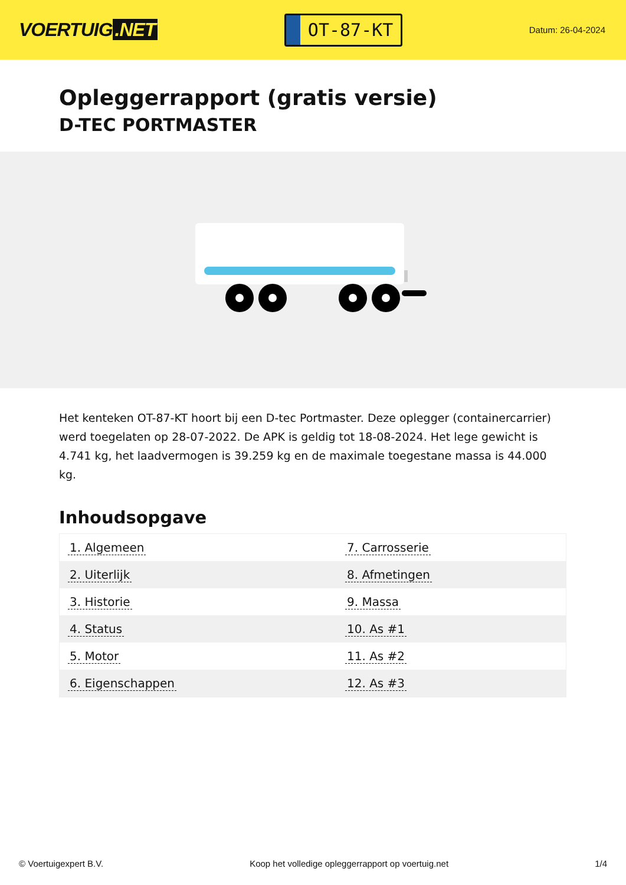VOERTUIG.NET
OT-87-KT
Datum: 26-04-2024
Opleggerrapport (gratis versie)
D-TEC PORTMASTER
Het kenteken OT-87-KT hoort bij een D-tec Portmaster. Deze oplegger (containercarrier) werd toegelaten op 28-07-2022. De APK is geldig tot 18-08-2024. Het lege gewicht is 4.741 kg, het laadvermogen is 39.259 kg en de maximale toegestane massa is 44.000 kg.
Inhoudsopgave
| 1. Algemeen | 7. Carrosserie |
| 2. Uiterlijk | 8. Afmetingen |
| 3. Historie | 9. Massa |
| 4. Status | 10. As #1 |
| 5. Motor | 11. As #2 |
| 6. Eigenschappen | 12. As #3 |
© Voertuigexpert B.V. Koop het volledige opleggerrapport op voertuig.net
1/4